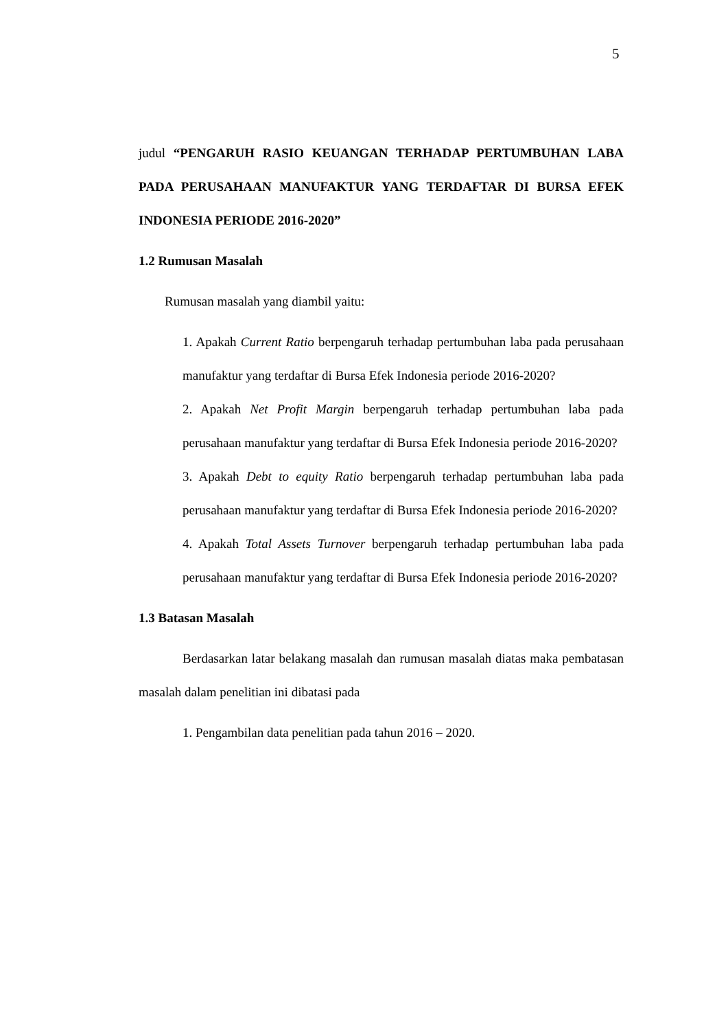5
judul “PENGARUH RASIO KEUANGAN TERHADAP PERTUMBUHAN LABA PADA PERUSAHAAN MANUFAKTUR YANG TERDAFTAR DI BURSA EFEK INDONESIA PERIODE 2016-2020”
1.2 Rumusan Masalah
Rumusan masalah yang diambil yaitu:
1. Apakah Current Ratio berpengaruh terhadap pertumbuhan laba pada perusahaan manufaktur yang terdaftar di Bursa Efek Indonesia periode 2016-2020?
2. Apakah Net Profit Margin berpengaruh terhadap pertumbuhan laba pada perusahaan manufaktur yang terdaftar di Bursa Efek Indonesia periode 2016-2020?
3. Apakah Debt to equity Ratio berpengaruh terhadap pertumbuhan laba pada perusahaan manufaktur yang terdaftar di Bursa Efek Indonesia periode 2016-2020?
4. Apakah Total Assets Turnover berpengaruh terhadap pertumbuhan laba pada perusahaan manufaktur yang terdaftar di Bursa Efek Indonesia periode 2016-2020?
1.3 Batasan Masalah
Berdasarkan latar belakang masalah dan rumusan masalah diatas maka pembatasan masalah dalam penelitian ini dibatasi pada
1. Pengambilan data penelitian pada tahun 2016 – 2020.